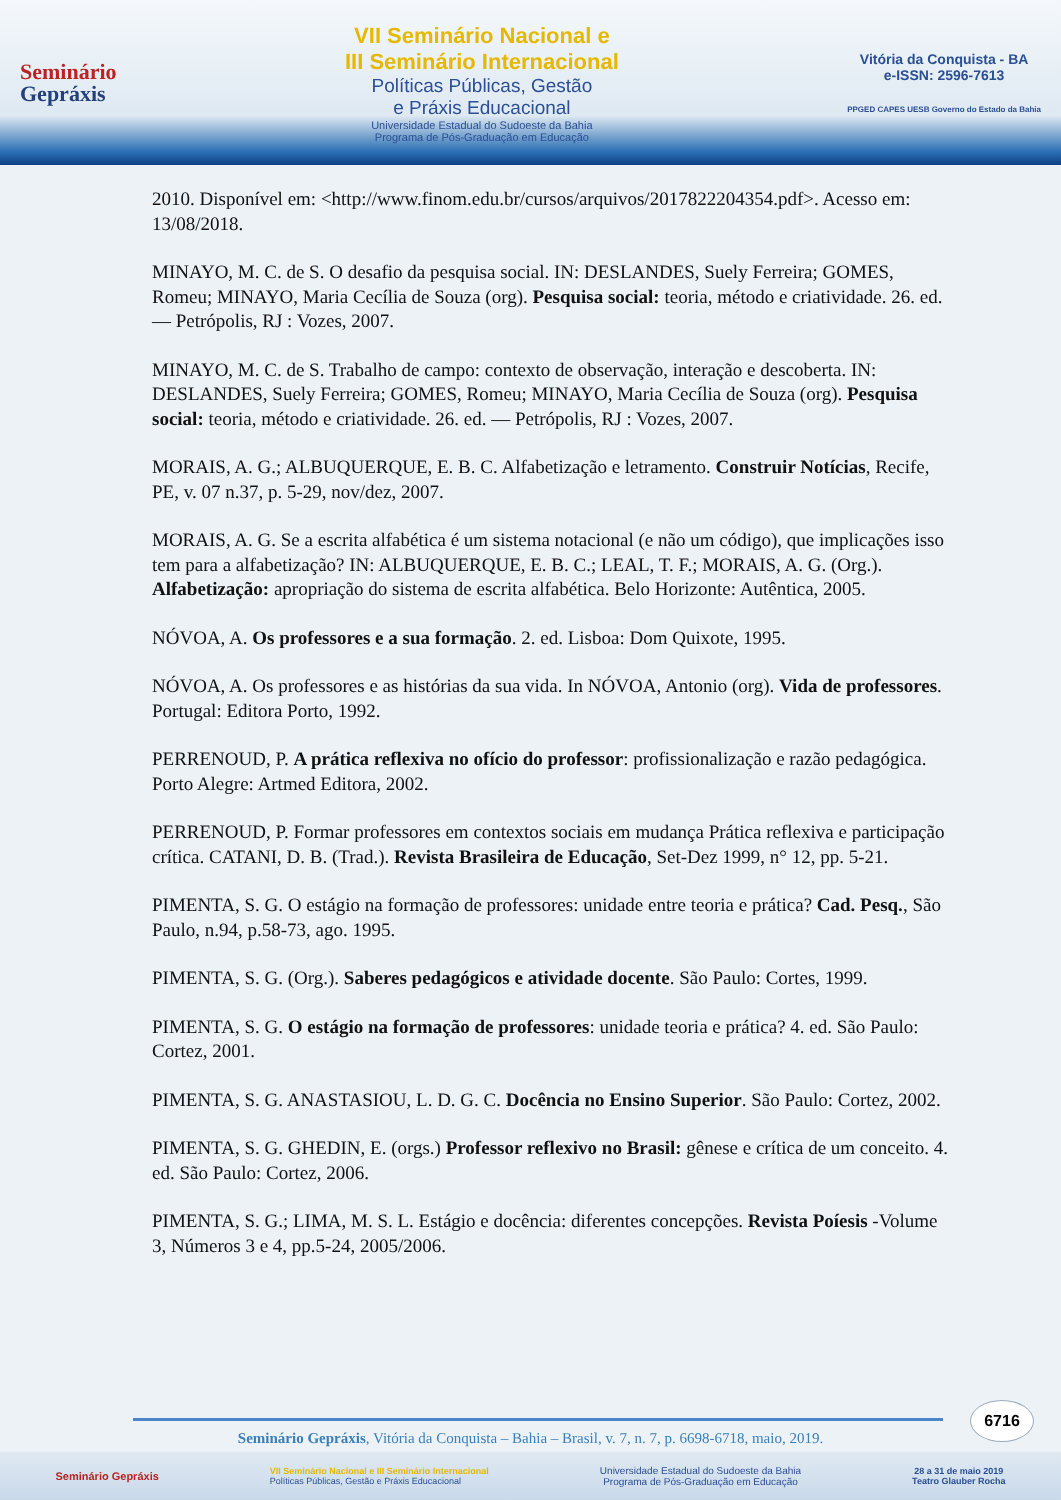Seminário
Gepráxis
VII Seminário Nacional e
III Seminário Internacional
Políticas Públicas, Gestão
e Práxis Educacional
Universidade Estadual do Sudoeste da Bahia
Programa de Pós-Graduação em Educação
Vitória da Conquista - BA
e-ISSN: 2596-7613
PPGED CAPES UESB Governo do Estado da Bahia
2010. Disponível em: <http://www.finom.edu.br/cursos/arquivos/2017822204354.pdf>. Acesso em: 13/08/2018.
MINAYO, M. C. de S. O desafio da pesquisa social. IN: DESLANDES, Suely Ferreira; GOMES, Romeu; MINAYO, Maria Cecília de Souza (org). Pesquisa social: teoria, método e criatividade. 26. ed. — Petrópolis, RJ : Vozes, 2007.
MINAYO, M. C. de S. Trabalho de campo: contexto de observação, interação e descoberta. IN: DESLANDES, Suely Ferreira; GOMES, Romeu; MINAYO, Maria Cecília de Souza (org). Pesquisa social: teoria, método e criatividade. 26. ed. — Petrópolis, RJ : Vozes, 2007.
MORAIS, A. G.; ALBUQUERQUE, E. B. C. Alfabetização e letramento. Construir Notícias, Recife, PE, v. 07 n.37, p. 5-29, nov/dez, 2007.
MORAIS, A. G. Se a escrita alfabética é um sistema notacional (e não um código), que implicações isso tem para a alfabetização? IN: ALBUQUERQUE, E. B. C.; LEAL, T. F.; MORAIS, A. G. (Org.). Alfabetização: apropriação do sistema de escrita alfabética. Belo Horizonte: Autêntica, 2005.
NÓVOA, A. Os professores e a sua formação. 2. ed. Lisboa: Dom Quixote, 1995.
NÓVOA, A. Os professores e as histórias da sua vida. In NÓVOA, Antonio (org). Vida de professores. Portugal: Editora Porto, 1992.
PERRENOUD, P. A prática reflexiva no ofício do professor: profissionalização e razão pedagógica. Porto Alegre: Artmed Editora, 2002.
PERRENOUD, P. Formar professores em contextos sociais em mudança Prática reflexiva e participação crítica. CATANI, D. B. (Trad.). Revista Brasileira de Educação, Set-Dez 1999, n° 12, pp. 5-21.
PIMENTA, S. G. O estágio na formação de professores: unidade entre teoria e prática? Cad. Pesq., São Paulo, n.94, p.58-73, ago. 1995.
PIMENTA, S. G. (Org.). Saberes pedagógicos e atividade docente. São Paulo: Cortes, 1999.
PIMENTA, S. G. O estágio na formação de professores: unidade teoria e prática? 4. ed. São Paulo: Cortez, 2001.
PIMENTA, S. G. ANASTASIOU, L. D. G. C. Docência no Ensino Superior. São Paulo: Cortez, 2002.
PIMENTA, S. G. GHEDIN, E. (orgs.) Professor reflexivo no Brasil: gênese e crítica de um conceito. 4. ed. São Paulo: Cortez, 2006.
PIMENTA, S. G.; LIMA, M. S. L. Estágio e docência: diferentes concepções. Revista Poíesis -Volume 3, Números 3 e 4, pp.5-24, 2005/2006.
6716
Seminário Gepráxis, Vitória da Conquista – Bahia – Brasil, v. 7, n. 7, p. 6698-6718, maio, 2019.
Seminário Gepráxis
VII Seminário Nacional e III Seminário Internacional
Políticas Públicas, Gestão e Práxis Educacional
Universidade Estadual do Sudoeste da Bahia
Programa de Pós-Graduação em Educação
28 a 31 de maio 2019
Teatro Glauber Rocha